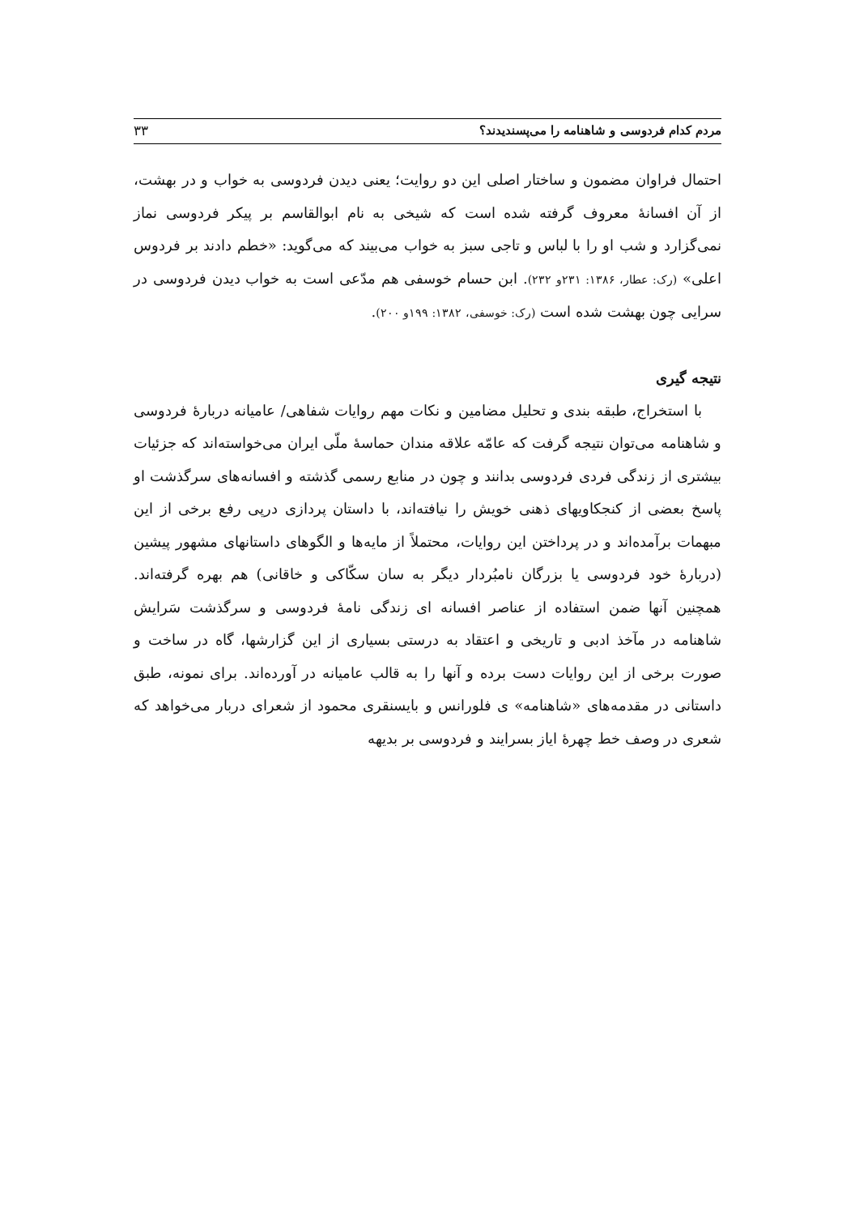مردم کدام فردوسی و شاهنامه را می‌پسندیدند؟ ۳۳
احتمال فراوان مضمون و ساختار اصلی این دو روایت؛ یعنی دیدن فردوسی به خواب و در بهشت، از آن افسانهٔ معروف گرفته شده است که شیخی به نام ابوالقاسم بر پیکر فردوسی نماز نمی‌گزارد و شب او را با لباس و تاجی سبز به خواب می‌بیند که می‌گوید: «خطم دادند بر فردوس اعلی» (رک: عطار، ۱۳۸۶: ۲۳۱و ۲۳۲). ابن حسام خوسفی هم مدّعی است به خواب دیدن فردوسی در سرایی چون بهشت شده است (رک: خوسفی، ۱۳۸۲: ۱۹۹و ۲۰۰).
نتیجه گیری
با استخراج، طبقه بندی و تحلیل مضامین و نکات مهم روایات شفاهی/ عامیانه دربارهٔ فردوسی و شاهنامه می‌توان نتیجه گرفت که عامّه علاقه مندان حماسهٔ ملّی ایران می‌خواسته‌اند که جزئیات بیشتری از زندگی فردی فردوسی بدانند و چون در منابع رسمی گذشته و افسانه‌های سرگذشت او پاسخ بعضی از کنجکاویهای ذهنی خویش را نیافته‌اند، با داستان پردازی درپی رفع برخی از این مبهمات برآمده‌اند و در پرداختن این روایات، محتملاً از مایه‌ها و الگوهای داستانهای مشهور پیشین (دربارهٔ خود فردوسی یا بزرگان نامبُردار دیگر به سان سکّاکی و خاقانی) هم بهره گرفته‌اند. همچنین آنها ضمن استفاده از عناصر افسانه ای زندگی نامهٔ فردوسی و سرگذشت سَرایش شاهنامه در مآخذ ادبی و تاریخی و اعتقاد به درستی بسیاری از این گزارشها، گاه در ساخت و صورت برخی از این روایات دست برده و آنها را به قالب عامیانه در آورده‌اند. برای نمونه، طبق داستانی در مقدمه‌های «شاهنامه» ی فلورانس و بایسنقری محمود از شعرای دربار می‌خواهد که شعری در وصف خط چهرهٔ ایاز بسرایند و فردوسی بر بدیهه